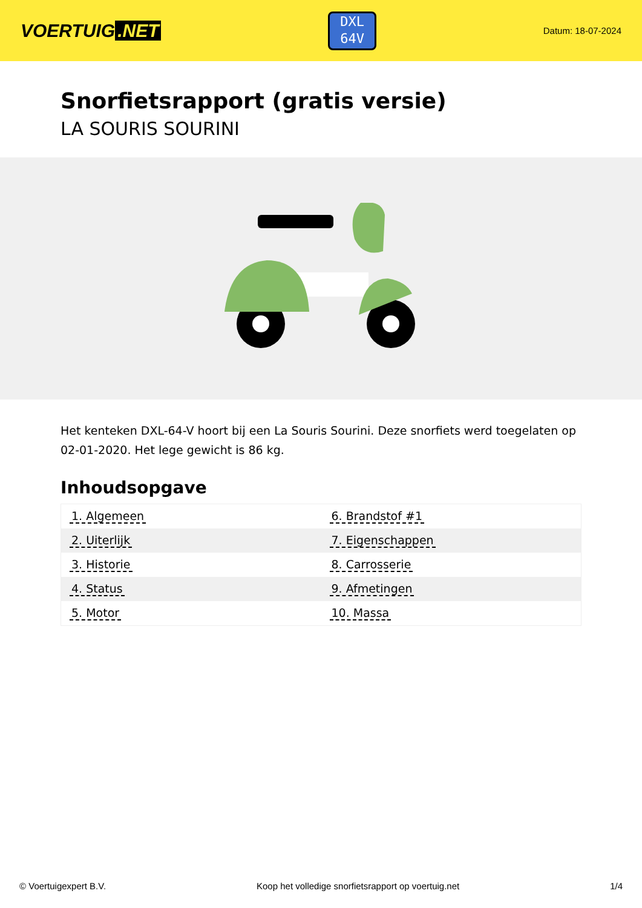VOERTUIG.NET
DXL
64V
Datum: 18-07-2024
Snorfietsrapport (gratis versie)
LA SOURIS SOURINI
Het kenteken DXL-64-V hoort bij een La Souris Sourini. Deze snorfiets werd toegelaten op 02-01-2020. Het lege gewicht is 86 kg.
Inhoudsopgave
| 1. Algemeen | 6. Brandstof #1 |
| 2. Uiterlijk | 7. Eigenschappen |
| 3. Historie | 8. Carrosserie |
| 4. Status | 9. Afmetingen |
| 5. Motor | 10. Massa |
© Voertuigexpert B.V. Koop het volledige snorfietsrapport op voertuig.net 1/4